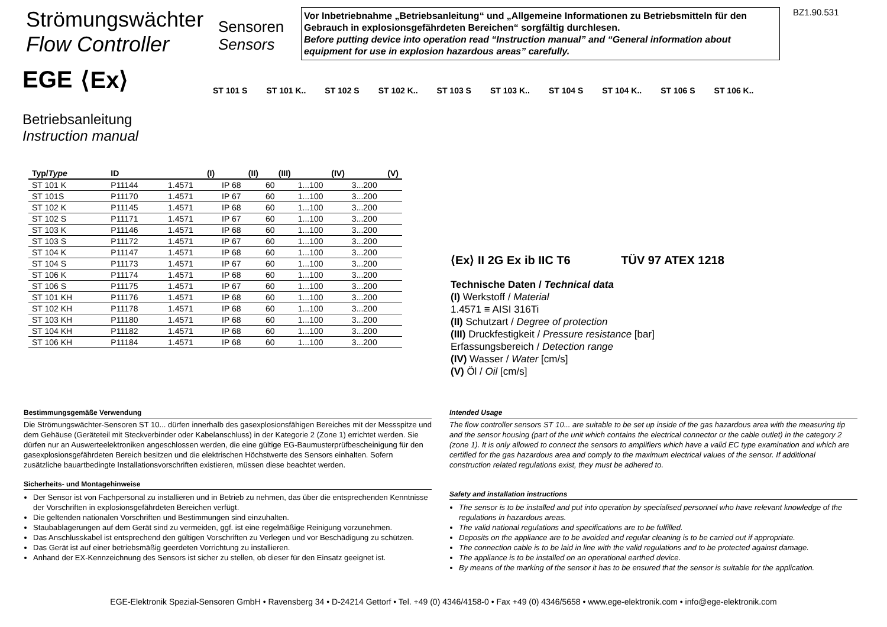Strömungswächter
Flow Controller
Sensoren
Sensors
Vor Inbetriebnahme „Betriebsanleitung“ und „Allgemeine Informationen zu Betriebsmitteln für den Gebrauch in explosionsgefährdeten Bereichen“ sorgfältig durchlesen.
Before putting device into operation read “Instruction manual” and “General information about equipment for use in explosion hazardous areas” carefully.
BZ1.90.531
ST 101 S ST 101 K.. ST 102 S ST 102 K.. ST 103 S ST 103 K.. ST 104 S ST 104 K.. ST 106 S ST 106 K..
EGE ⟨Ex⟩
Betriebsanleitung
Instruction manual
| Typ/ Type | ID | (I) | (II) | (III) | (IV) | (V) |
| --- | --- | --- | --- | --- | --- | --- |
| ST 101 K | P11144 | 1.4571 | IP 68 | 60 | 1...100 | 3...200 |
| ST 101S | P11170 | 1.4571 | IP 67 | 60 | 1...100 | 3...200 |
| ST 102 K | P11145 | 1.4571 | IP 68 | 60 | 1...100 | 3...200 |
| ST 102 S | P11171 | 1.4571 | IP 67 | 60 | 1...100 | 3...200 |
| ST 103 K | P11146 | 1.4571 | IP 68 | 60 | 1...100 | 3...200 |
| ST 103 S | P11172 | 1.4571 | IP 67 | 60 | 1...100 | 3...200 |
| ST 104 K | P11147 | 1.4571 | IP 68 | 60 | 1...100 | 3...200 |
| ST 104 S | P11173 | 1.4571 | IP 67 | 60 | 1...100 | 3...200 |
| ST 106 K | P11174 | 1.4571 | IP 68 | 60 | 1...100 | 3...200 |
| ST 106 S | P11175 | 1.4571 | IP 67 | 60 | 1...100 | 3...200 |
| ST 101 KH | P11176 | 1.4571 | IP 68 | 60 | 1...100 | 3...200 |
| ST 102 KH | P11178 | 1.4571 | IP 68 | 60 | 1...100 | 3...200 |
| ST 103 KH | P11180 | 1.4571 | IP 68 | 60 | 1...100 | 3...200 |
| ST 104 KH | P11182 | 1.4571 | IP 68 | 60 | 1...100 | 3...200 |
| ST 106 KH | P11184 | 1.4571 | IP 68 | 60 | 1...100 | 3...200 |
⟨Ex⟩ II 2G Ex ib IIC T6 TÜV 97 ATEX 1218
Technische Daten / Technical data
(I) Werkstoff / Material
1.4571 ≡ AISI 316Ti
(II) Schutzart / Degree of protection
(III) Druckfestigkeit / Pressure resistance [bar]
Erfassungsbereich / Detection range
(IV) Wasser / Water [cm/s]
(V) Öl / Oil [cm/s]
Bestimmungsgemäße Verwendung
Die Strömungswächter-Sensoren ST 10... dürfen innerhalb des gasexplosionsfähigen Bereiches mit der Messspitze und dem Gehäuse (Geräteteil mit Steckverbinder oder Kabelanschluss) in der Kategorie 2 (Zone 1) errichtet werden. Sie dürfen nur an Auswerteelektroniken angeschlossen werden, die eine gültige EG-Baumusterprüfbescheinigung für den gasexplosionsgefährdeten Bereich besitzen und die elektrischen Höchstwerte des Sensors einhalten. Sofern zusätzliche bauartbedingte Installationsvorschriften existieren, müssen diese beachtet werden.
Sicherheits- und Montagehinweise
Der Sensor ist von Fachpersonal zu installieren und in Betrieb zu nehmen, das über die entsprechenden Kenntnisse der Vorschriften in explosionsgefährdeten Bereichen verfügt.
Die geltenden nationalen Vorschriften und Bestimmungen sind einzuhalten.
Staubablagerungen auf dem Gerät sind zu vermeiden, ggf. ist eine regelmäßige Reinigung vorzunehmen.
Das Anschlusskabel ist entsprechend den gültigen Vorschriften zu Verlegen und vor Beschädigung zu schützen.
Das Gerät ist auf einer betriebsmäßig geerdeten Vorrichtung zu installieren.
Anhand der EX-Kennzeichnung des Sensors ist sicher zu stellen, ob dieser für den Einsatz geeignet ist.
Intended Usage
The flow controller sensors ST 10... are suitable to be set up inside of the gas hazardous area with the measuring tip and the sensor housing (part of the unit which contains the electrical connector or the cable outlet) in the category 2 (zone 1). It is only allowed to connect the sensors to amplifiers which have a valid EC type examination and which are certified for the gas hazardous area and comply to the maximum electrical values of the sensor. If additional construction related regulations exist, they must be adhered to.
Safety and installation instructions
The sensor is to be installed and put into operation by specialised personnel who have relevant knowledge of the regulations in hazardous areas.
The valid national regulations and specifications are to be fulfilled.
Deposits on the appliance are to be avoided and regular cleaning is to be carried out if appropriate.
The connection cable is to be laid in line with the valid regulations and to be protected against damage.
The appliance is to be installed on an operational earthed device.
By means of the marking of the sensor it has to be ensured that the sensor is suitable for the application.
EGE-Elektronik Spezial-Sensoren GmbH • Ravensberg 34 • D-24214 Gettorf • Tel. +49 (0) 4346/4158-0 • Fax +49 (0) 4346/5658 • www.ege-elektronik.com • info@ege-elektronik.com